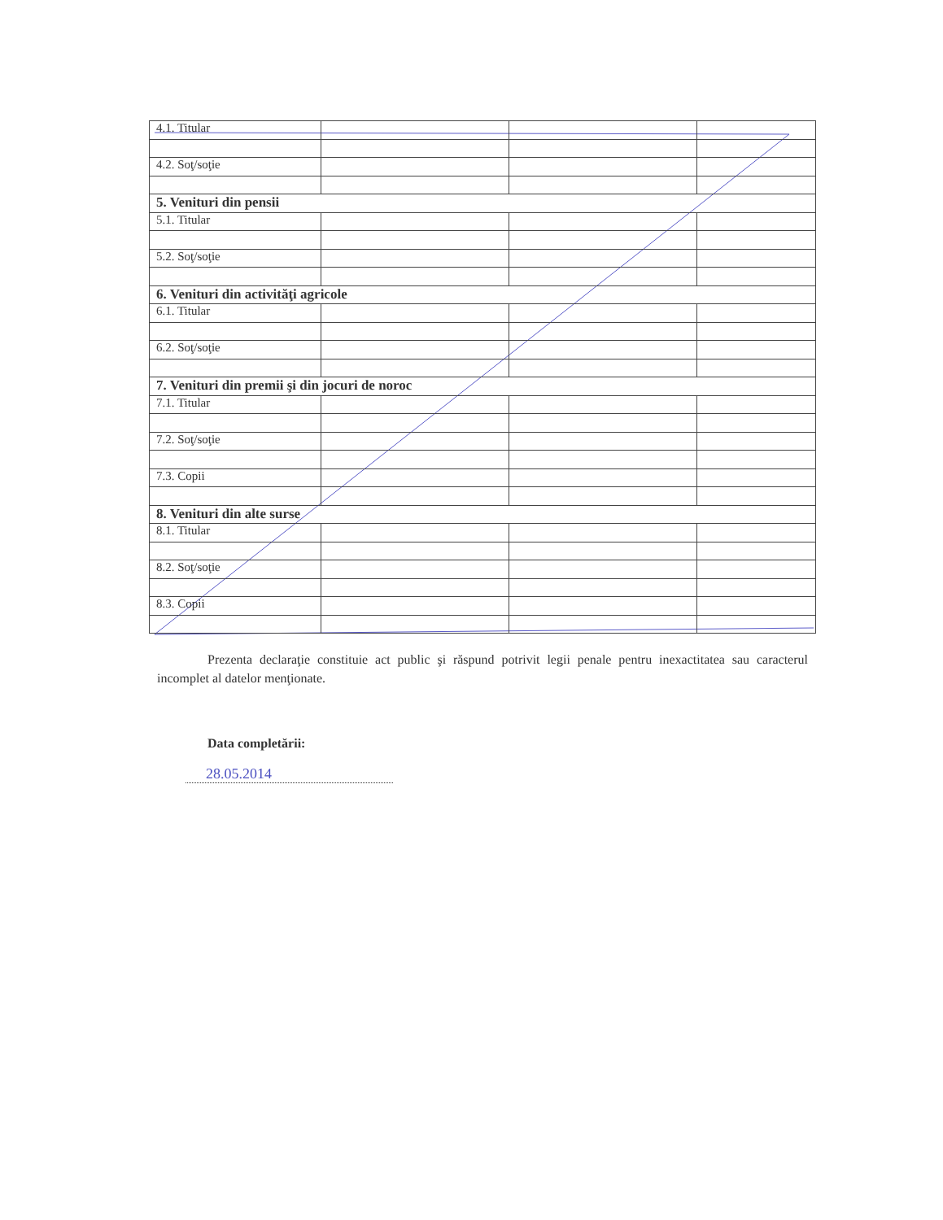| 4.1. Titular | | | |
| 4.2. Soţ/soţie | | | |
| 5. Venituri din pensii | | | |
| 5.1. Titular | | | |
| 5.2. Soţ/soţie | | | |
| 6. Venituri din activităţi agricole | | | |
| 6.1. Titular | | | |
| 6.2. Soţ/soţie | | | |
| 7. Venituri din premii şi din jocuri de noroc | | | |
| 7.1. Titular | | | |
| 7.2. Soţ/soţie | | | |
| 7.3. Copii | | | |
| 8. Venituri din alte surse | | | |
| 8.1. Titular | | | |
| 8.2. Soţ/soţie | | | |
| 8.3. Copii | | | |
Prezenta declaraţie constituie act public şi răspund potrivit legii penale pentru inexactitatea sau caracterul incomplet al datelor menţionate.
Data completării:
28.05.2014